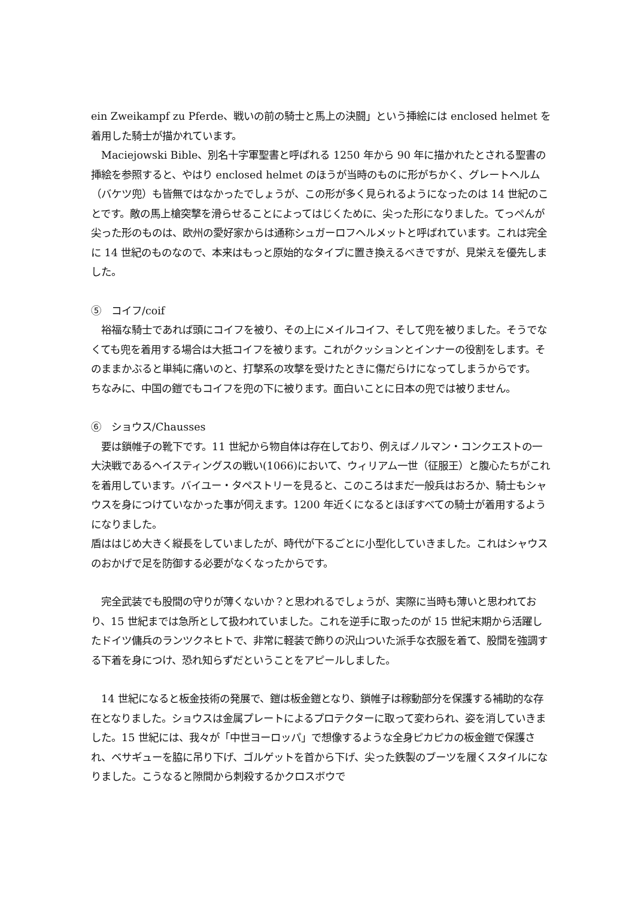ein Zweikampf zu Pferde、戦いの前の騎士と馬上の決闘」という挿絵には enclosed helmet を着用した騎士が描かれています。
　Maciejowski Bible、別名十字軍聖書と呼ばれる 1250 年から 90 年に描かれたとされる聖書の挿絵を参照すると、やはり enclosed helmet のほうが当時のものに形がちかく、グレートヘルム（バケツ兜）も皆無ではなかったでしょうが、この形が多く見られるようになったのは 14 世紀のことです。敵の馬上槍突撃を滑らせることによってはじくために、尖った形になりました。てっぺんが尖った形のものは、欧州の愛好家からは通称シュガーロフヘルメットと呼ばれています。これは完全に 14 世紀のものなので、本来はもっと原始的なタイプに置き換えるべきですが、見栄えを優先しました。
⑤　コイフ/coif
　裕福な騎士であれば頭にコイフを被り、その上にメイルコイフ、そして兜を被りました。そうでなくても兜を着用する場合は大抵コイフを被ります。これがクッションとインナーの役割をします。そのままかぶると単純に痛いのと、打撃系の攻撃を受けたときに傷だらけになってしまうからです。
ちなみに、中国の鎧でもコイフを兜の下に被ります。面白いことに日本の兜では被りません。
⑥　ショウス/Chausses
　要は鎖帷子の靴下です。11 世紀から物自体は存在しており、例えばノルマン・コンクエストの一大決戦であるヘイスティングスの戦い(1066)において、ウィリアム一世（征服王）と腹心たちがこれを着用しています。バイユー・タペストリーを見ると、このころはまだ一般兵はおろか、騎士もシャウスを身につけていなかった事が伺えます。1200 年近くになるとほぼすべての騎士が着用するようになりました。
盾ははじめ大きく縦長をしていましたが、時代が下るごとに小型化していきました。これはシャウスのおかげで足を防御する必要がなくなったからです。
　完全武装でも股間の守りが薄くないか？と思われるでしょうが、実際に当時も薄いと思われており、15 世紀までは急所として扱われていました。これを逆手に取ったのが 15 世紀末期から活躍したドイツ傭兵のランツクネヒトで、非常に軽装で飾りの沢山ついた派手な衣服を着て、股間を強調する下着を身につけ、恐れ知らずだということをアピールしました。
　14 世紀になると板金技術の発展で、鎧は板金鎧となり、鎖帷子は稼動部分を保護する補助的な存在となりました。ショウスは金属プレートによるプロテクターに取って変わられ、姿を消していきました。15 世紀には、我々が「中世ヨーロッパ」で想像するような全身ピカピカの板金鎧で保護され、ベサギューを脇に吊り下げ、ゴルゲットを首から下げ、尖った鉄製のブーツを履くスタイルになりました。こうなると隙間から刺殺するかクロスボウで